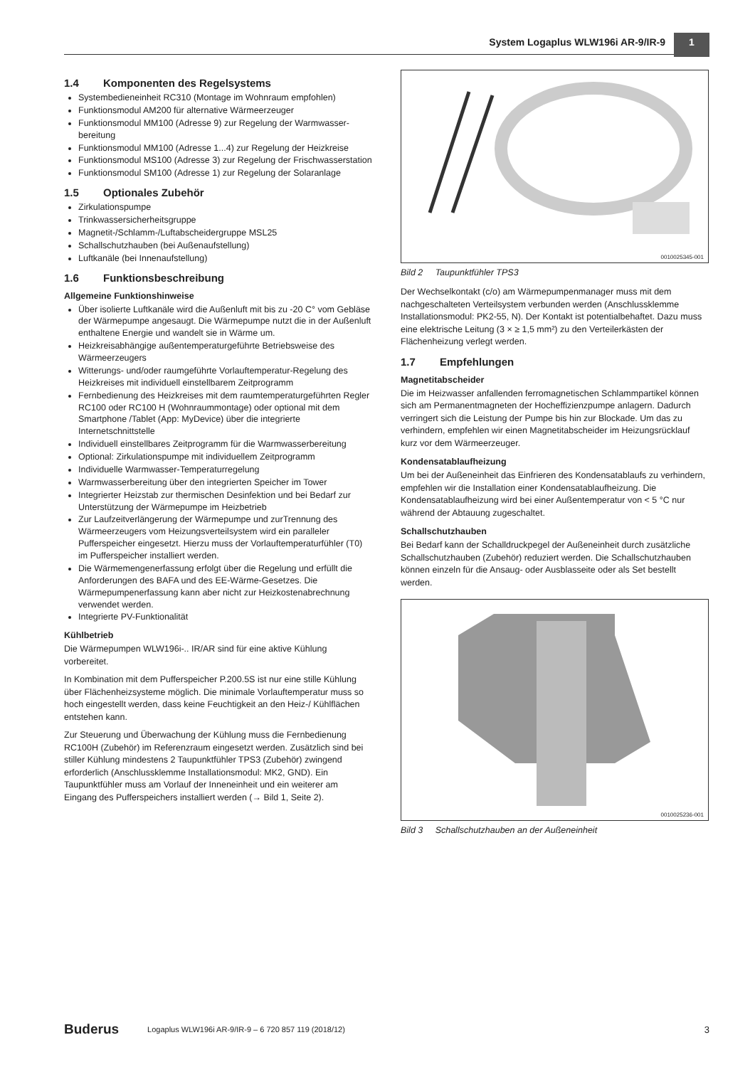System Logaplus WLW196i AR-9/IR-9 1
1.4 Komponenten des Regelsystems
Systembedieneinheit RC310 (Montage im Wohnraum empfohlen)
Funktionsmodul AM200 für alternative Wärmeerzeuger
Funktionsmodul MM100 (Adresse 9) zur Regelung der Warmwasser­bereitung
Funktionsmodul MM100 (Adresse 1...4) zur Regelung der Heizkreise
Funktionsmodul MS100 (Adresse 3) zur Regelung der Frischwasser­station
Funktionsmodul SM100 (Adresse 1) zur Regelung der Solaranlage
1.5 Optionales Zubehör
Zirkulationspumpe
Trinkwassersicherheitsgruppe
Magnetit-/Schlamm-/Luftabscheidergruppe MSL25
Schallschutzhauben (bei Außenaufstellung)
Luftkanäle (bei Innenaufstellung)
1.6 Funktionsbeschreibung
Allgemeine Funktionshinweise
Über isolierte Luftkanäle wird die Außenluft mit bis zu -20 C° vom Gebläse der Wärmepumpe angesaugt. Die Wärmepumpe nutzt die in der Außenluft enthaltene Energie und wandelt sie in Wärme um.
Heizkreisabhängige außentemperaturgeführte Betriebsweise des Wärmeerzeugers
Witterungs- und/oder raumgeführte Vorlauftemperatur-Regelung des Heizkreises mit individuell einstellbarem Zeitprogramm
Fernbedienung des Heizkreises mit dem raumtemperaturgeführten Regler RC100 oder RC100 H (Wohnraummontage) oder optional mit dem Smartphone /Tablet (App: MyDevice) über die integrierte Internetschnittstelle
Individuell einstellbares Zeitprogramm für die Warmwasserbereitung
Optional: Zirkulationspumpe mit individuellem Zeitprogramm
Individuelle Warmwasser-Temperaturregelung
Warmwasserbereitung über den integrierten Speicher im Tower
Integrierter Heizstab zur thermischen Desinfektion und bei Bedarf zur Unterstützung der Wärmepumpe im Heizbetrieb
Zur Laufzeitverlängerung der Wärmepumpe und zurTrennung des Wärmeerzeugers vom Heizungsverteilsystem wird ein paralleler Pufferspeicher eingesetzt. Hierzu muss der Vorlauftemperaturfühler (T0) im Pufferspeicher installiert werden.
Die Wärmemengenerfassung erfolgt über die Regelung und erfüllt die Anforderungen des BAFA und des EE-Wärme-Gesetzes. Die Wärmepumpenerfassung kann aber nicht zur Heizkostenabrechnung verwendet werden.
Integrierte PV-Funktionalität
Kühlbetrieb
Die Wärmepumpen WLW196i-.. IR/AR sind für eine aktive Kühlung vorbereitet.
In Kombination mit dem Pufferspeicher P.200.5S ist nur eine stille Kühlung über Flächenheizsysteme möglich. Die minimale Vorlauftemperatur muss so hoch eingestellt werden, dass keine Feuchtigkeit an den Heiz-/ Kühlflächen entstehen kann.
Zur Steuerung und Überwachung der Kühlung muss die Fernbedienung RC100H (Zubehör) im Referenzraum eingesetzt werden. Zusätzlich sind bei stiller Kühlung mindestens 2 Taupunktfühler TPS3 (Zubehör) zwingend erforderlich (Anschlussklemme Installationsmodul: MK2, GND). Ein Taupunktfühler muss am Vorlauf der Inneneinheit und ein weiterer am Eingang des Pufferspeichers installiert werden (→ Bild 1, Seite 2).
0010025345-001
Bild 2 Taupunktfühler TPS3
Der Wechselkontakt (c/o) am Wärmepumpenmanager muss mit dem nachgeschalteten Verteilsystem verbunden werden (Anschlussklemme Installationsmodul: PK2-55, N). Der Kontakt ist potentialbehaftet. Dazu muss eine elektrische Leitung (3 × ≥ 1,5 mm²) zu den Verteilerkästen der Flächenheizung verlegt werden.
1.7 Empfehlungen
Magnetitabscheider
Die im Heizwasser anfallenden ferromagnetischen Schlammpartikel können sich am Permanentmagneten der Hocheffizienzpumpe anlagern. Dadurch verringert sich die Leistung der Pumpe bis hin zur Blockade. Um das zu verhindern, empfehlen wir einen Magnetitabscheider im Heizungsrücklauf kurz vor dem Wärmeerzeuger.
Kondensatablaufheizung
Um bei der Außeneinheit das Einfrieren des Kondensatablaufs zu verhindern, empfehlen wir die Installation einer Kondensatablaufheizung. Die Kondensatablaufheizung wird bei einer Außentemperatur von < 5 °C nur während der Abtauung zugeschaltet.
Schallschutzhauben
Bei Bedarf kann der Schalldruckpegel der Außeneinheit durch zusätzliche Schallschutzhauben (Zubehör) reduziert werden. Die Schallschutzhauben können einzeln für die Ansaug- oder Ausblasseite oder als Set bestellt werden.
0010025236-001
Bild 3 Schallschutzhauben an der Außeneinheit
Buderus Logaplus WLW196i AR-9/IR-9 – 6 720 857 119 (2018/12) 3